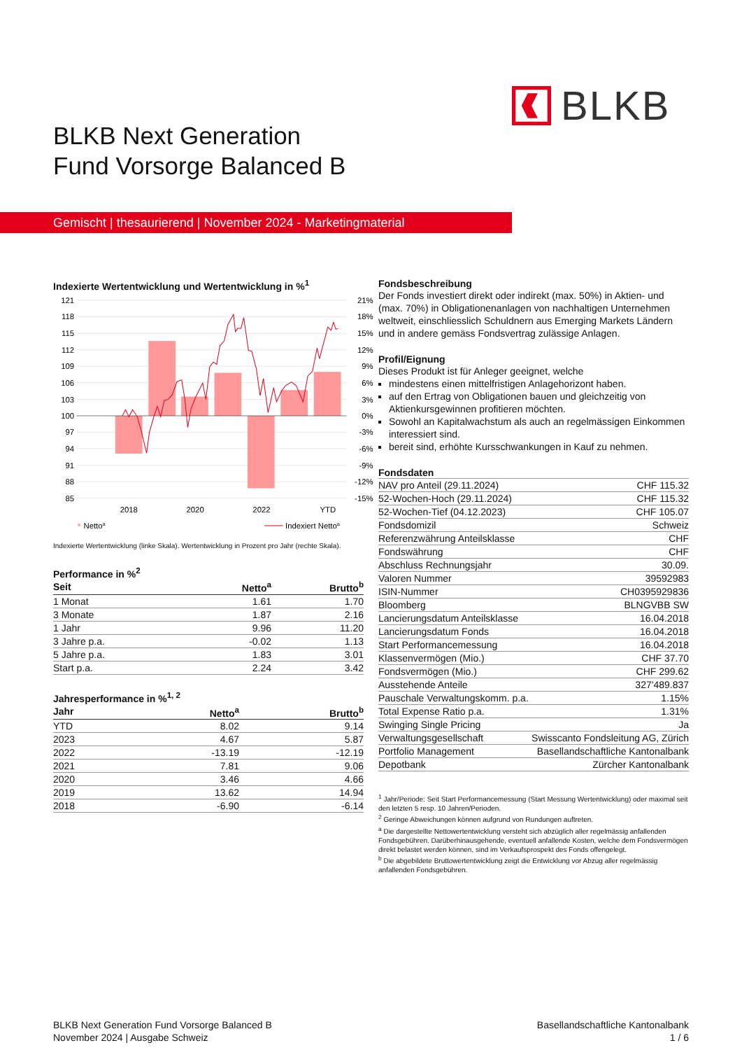BLKB
BLKB Next Generation
Fund Vorsorge Balanced B
Gemischt | thesaurierend | November 2024 - Marketingmaterial
Indexierte Wertentwicklung und Wertentwicklung in %<sup>1</sup>
121
118
115
112
109
106
103
100
97
94
91
88
85
21%
18%
15%
12%
9%
6%
3%
0%
-3%
-6%
-9%
-12%
-15%
2018
2020
2022
YTD
Nettoa
Indexiert Nettoa
Indexierte Wertentwicklung (linke Skala). Wertentwicklung in Prozent pro Jahr (rechte Skala).
Performance in %<sup>2</sup>
| Seit | Netto<sup>a</sup> | Brutto<sup>b</sup> |
| --- | --- | --- |
| 1 Monat | 1.61 | 1.70 |
| 3 Monate | 1.87 | 2.16 |
| 1 Jahr | 9.96 | 11.20 |
| 3 Jahre p.a. | -0.02 | 1.13 |
| 5 Jahre p.a. | 1.83 | 3.01 |
| Start p.a. | 2.24 | 3.42 |
Jahresperformance in %<sup>1, 2</sup>
| Jahr | Netto<sup>a</sup> | Brutto<sup>b</sup> |
| --- | --- | --- |
| YTD | 8.02 | 9.14 |
| 2023 | 4.67 | 5.87 |
| 2022 | -13.19 | -12.19 |
| 2021 | 7.81 | 9.06 |
| 2020 | 3.46 | 4.66 |
| 2019 | 13.62 | 14.94 |
| 2018 | -6.90 | -6.14 |
Fondsbeschreibung
Der Fonds investiert direkt oder indirekt (max. 50%) in Aktien- und (max. 70%) in Obligationenanlagen von nachhaltigen Unternehmen weltweit, einschliesslich Schuldnern aus Emerging Markets Ländern und in andere gemäss Fondsvertrag zulässige Anlagen.
Profil/Eignung
Dieses Produkt ist für Anleger geeignet, welche
mindestens einen mittelfristigen Anlagehorizont haben.
auf den Ertrag von Obligationen bauen und gleichzeitig von Aktienkursgewinnen profitieren möchten.
Sowohl an Kapitalwachstum als auch an regelmässigen Einkommen interessiert sind.
bereit sind, erhöhte Kursschwankungen in Kauf zu nehmen.
Fondsdaten
| NAV pro Anteil (29.11.2024) | CHF 115.32 |
| 52-Wochen-Hoch (29.11.2024) | CHF 115.32 |
| 52-Wochen-Tief (04.12.2023) | CHF 105.07 |
| Fondsdomizil | Schweiz |
| Referenzwährung Anteilsklasse | CHF |
| Fondswährung | CHF |
| Abschluss Rechnungsjahr | 30.09. |
| Valoren Nummer | 39592983 |
| ISIN-Nummer | CH0395929836 |
| Bloomberg | BLNGVBB SW |
| Lancierungsdatum Anteilsklasse | 16.04.2018 |
| Lancierungsdatum Fonds | 16.04.2018 |
| Start Performancemessung | 16.04.2018 |
| Klassenvermögen (Mio.) | CHF 37.70 |
| Fondsvermögen (Mio.) | CHF 299.62 |
| Ausstehende Anteile | 327'489.837 |
| Pauschale Verwaltungskomm. p.a. | 1.15% |
| Total Expense Ratio p.a. | 1.31% |
| Swinging Single Pricing | Ja |
| Verwaltungsgesellschaft | Swisscanto Fondsleitung AG, Zürich |
| Portfolio Management | Basellandschaftliche Kantonalbank |
| Depotbank | Zürcher Kantonalbank |
<sup>1</sup> Jahr/Periode: Seit Start Performancemessung (Start Messung Wertentwicklung) oder maximal seit den letzten 5 resp. 10 Jahren/Perioden.
<sup>2</sup> Geringe Abweichungen können aufgrund von Rundungen auftreten.
<sup>a</sup> Die dargestellte Nettowertentwicklung versteht sich abzüglich aller regelmässig anfallenden Fondsgebühren. Darüberhinausgehende, eventuell anfallende Kosten, welche dem Fondsvermögen direkt belastet werden können, sind im Verkaufsprospekt des Fonds offengelegt.
<sup>b</sup> Die abgebildete Bruttowertentwicklung zeigt die Entwicklung vor Abzug aller regelmässig anfallenden Fondsgebühren.
BLKB Next Generation Fund Vorsorge Balanced B
November 2024 | Ausgabe Schweiz
Basellandschaftliche Kantonalbank
1 / 6